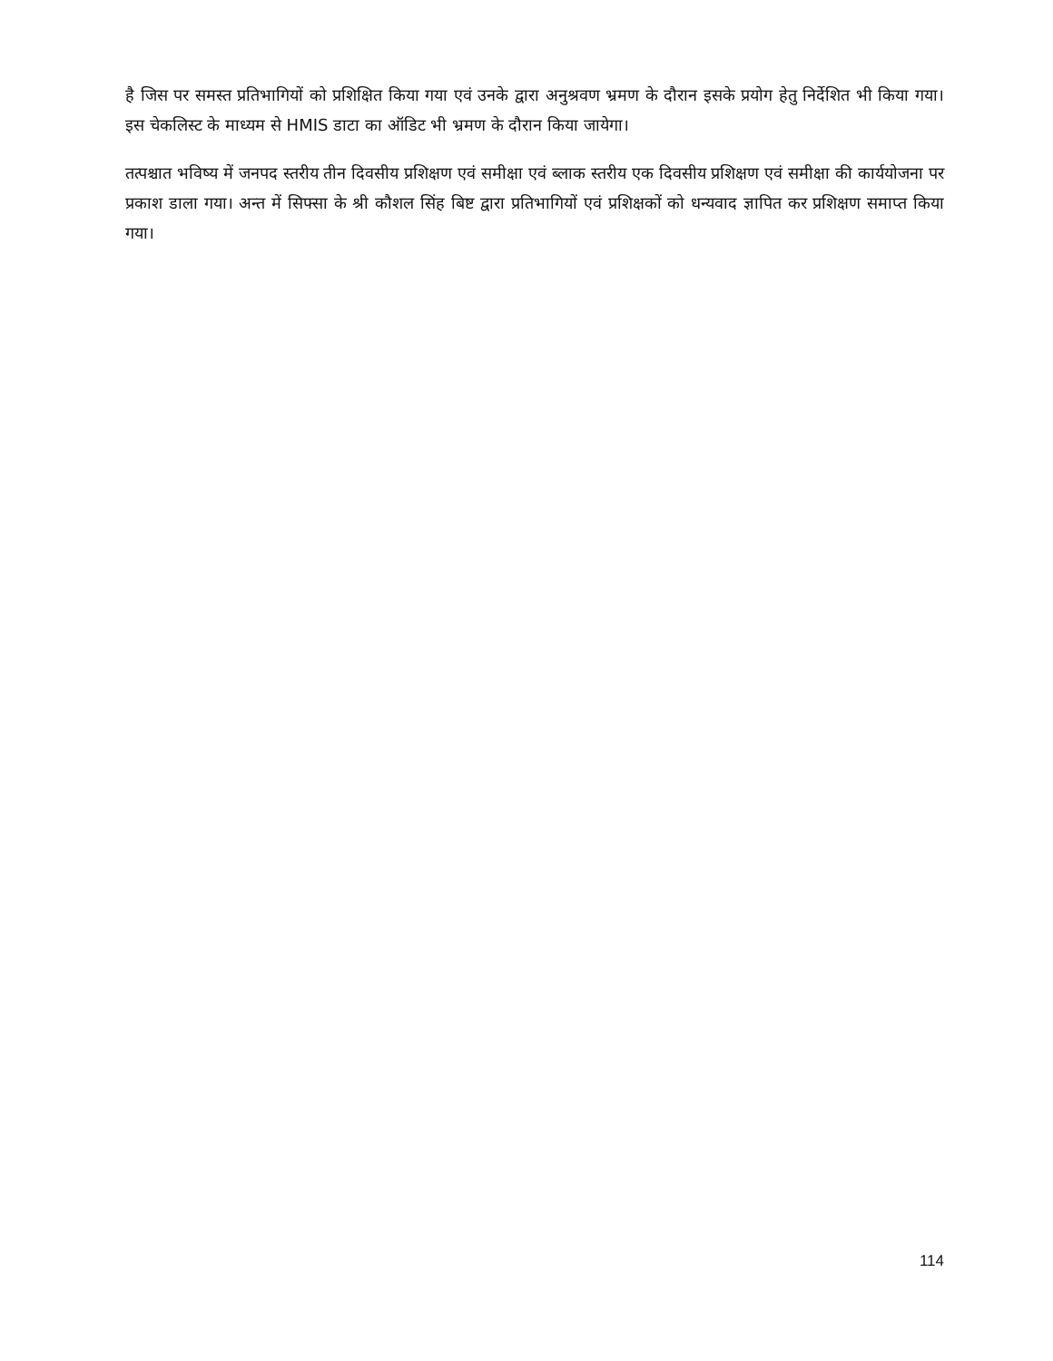है जिस पर समस्त प्रतिभागियों को प्रशिक्षित किया गया एवं उनके द्वारा अनुश्रवण भ्रमण के दौरान इसके प्रयोग हेतु निर्देशित भी किया गया। इस चेकलिस्ट के माध्यम से HMIS डाटा का ऑडिट भी भ्रमण के दौरान किया जायेगा।
तत्पश्चात भविष्य में जनपद स्तरीय तीन दिवसीय प्रशिक्षण एवं समीक्षा एवं ब्लाक स्तरीय एक दिवसीय प्रशिक्षण एवं समीक्षा की कार्ययोजना पर प्रकाश डाला गया। अन्त में सिफ्सा के श्री कौशल सिंह बिष्ट द्वारा प्रतिभागियों एवं प्रशिक्षकों को धन्यवाद ज्ञापित कर प्रशिक्षण समाप्त किया गया।
114